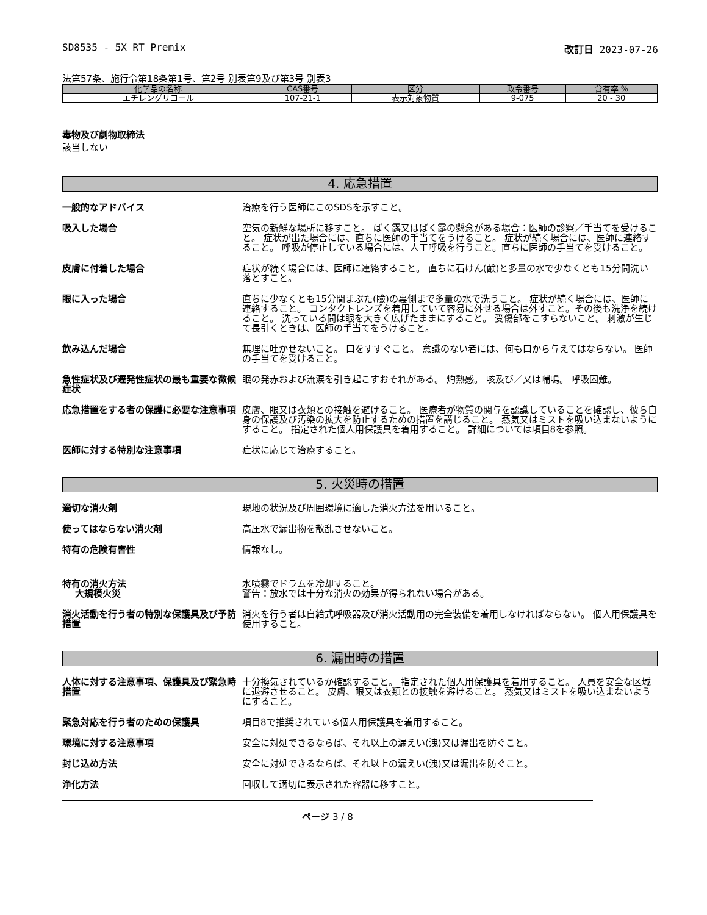SD8535 - 5X RT Premix 改訂日 2023-07-26
法第57条、施行令第18条第1号、第2号 別表第9及び第3号 別表3
| 化学品の名称 | CAS番号 | 区分 | 政令番号 | 含有率 % |
| --- | --- | --- | --- | --- |
| エチレングリコール | 107-21-1 | 表示対象物質 | 9-075 | 20 - 30 |
毒物及び劇物取締法
該当しない
4. 応急措置
一般的なアドバイス 治療を行う医師にこのSDSを示すこと。
吸入した場合 空気の新鮮な場所に移すこと。 ばく露又はばく露の懸念がある場合：医師の診察／手当てを受けること。 症状が出た場合には、直ちに医師の手当てをうけること。 症状が続く場合には、医師に連絡すること。 呼吸が停止している場合には、人工呼吸を行うこと。直ちに医師の手当てを受けること。
皮膚に付着した場合 症状が続く場合には、医師に連絡すること。 直ちに石けん(鹸)と多量の水で少なくとも15分間洗い落とすこと。
眼に入った場合 直ちに少なくとも15分間まぶた(瞼)の裏側まで多量の水で洗うこと。 症状が続く場合には、医師に連絡すること。 コンタクトレンズを着用していて容易に外せる場合は外すこと。その後も洗浄を続けること。 洗っている間は眼を大きく広げたままにすること。 受傷部をこすらないこと。 刺激が生じて長引くときは、医師の手当てをうけること。
飲み込んだ場合 無理に吐かせないこと。 口をすすぐこと。 意識のない者には、何も口から与えてはならない。 医師の手当てを受けること。
急性症状及び遅発性症状の最も重要な徴候症状
眼の発赤および流涙を引き起こすおそれがある。 灼熱感。 咳及び／又は喘鳴。 呼吸困難。
応急措置をする者の保護に必要な注意事項 皮膚、眼又は衣類との接触を避けること。 医療者が物質の関与を認識していることを確認し、彼ら自身の保護及び汚染の拡大を防止するための措置を講じること。 蒸気又はミストを吸い込まないようにすること。 指定された個人用保護具を着用すること。 詳細については項目8を参照。
医師に対する特別な注意事項 症状に応じて治療すること。
5. 火災時の措置
適切な消火剤 現地の状況及び周囲環境に適した消火方法を用いること。
使ってはならない消火剤 高圧水で漏出物を散乱させないこと。
特有の危険有害性 情報なし。
特有の消火方法
大規模火災
水噴霧でドラムを冷却すること。
警告：放水では十分な消火の効果が得られない場合がある。
消火活動を行う者の特別な保護具及び予防措置
消火を行う者は自給式呼吸器及び消火活動用の完全装備を着用しなければならない。 個人用保護具を使用すること。
6. 漏出時の措置
人体に対する注意事項、保護具及び緊急時措置
十分換気されているか確認すること。 指定された個人用保護具を着用すること。 人員を安全な区域に退避させること。 皮膚、眼又は衣類との接触を避けること。 蒸気又はミストを吸い込まないようにすること。
緊急対応を行う者のための保護具 項目8で推奨されている個人用保護具を着用すること。
環境に対する注意事項 安全に対処できるならば、それ以上の漏えい(洩)又は漏出を防ぐこと。
封じ込め方法 安全に対処できるならば、それ以上の漏えい(洩)又は漏出を防ぐこと。
浄化方法 回収して適切に表示された容器に移すこと。
ページ 3 / 8